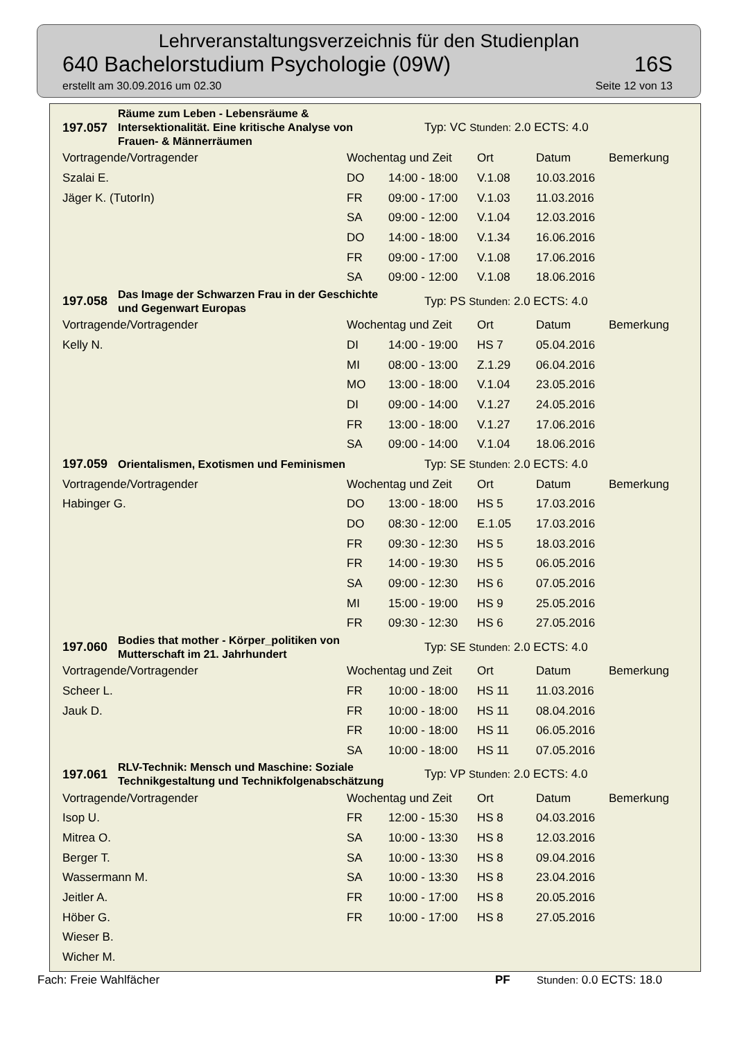Lehrveranstaltungsverzeichnis für den Studienplan
640 Bachelorstudium Psychologie (09W) 16S
erstellt am 30.09.2016 um 02.30 Seite 12 von 13
| 197.057 | Räume zum Leben - Lebensräume & Intersektionalität. Eine kritische Analyse von Frauen- & Männerräumen | | Typ: VC Stunden: 2.0 ECTS: 4.0 | | | |
| Vortragende/Vortragender | | Wochentag und Zeit | | Ort | Datum | Bemerkung |
| Szalai E. | | DO | 14:00 - 18:00 | V.1.08 | 10.03.2016 | |
| Jäger K. (TutorIn) | | FR | 09:00 - 17:00 | V.1.03 | 11.03.2016 | |
| | | SA | 09:00 - 12:00 | V.1.04 | 12.03.2016 | |
| | | DO | 14:00 - 18:00 | V.1.34 | 16.06.2016 | |
| | | FR | 09:00 - 17:00 | V.1.08 | 17.06.2016 | |
| | | SA | 09:00 - 12:00 | V.1.08 | 18.06.2016 | |
| 197.058 | Das Image der Schwarzen Frau in der Geschichte und Gegenwart Europas | | Typ: PS Stunden: 2.0 ECTS: 4.0 | | | |
| Vortragende/Vortragender | | Wochentag und Zeit | | Ort | Datum | Bemerkung |
| Kelly N. | | DI | 14:00 - 19:00 | HS 7 | 05.04.2016 | |
| | | MI | 08:00 - 13:00 | Z.1.29 | 06.04.2016 | |
| | | MO | 13:00 - 18:00 | V.1.04 | 23.05.2016 | |
| | | DI | 09:00 - 14:00 | V.1.27 | 24.05.2016 | |
| | | FR | 13:00 - 18:00 | V.1.27 | 17.06.2016 | |
| | | SA | 09:00 - 14:00 | V.1.04 | 18.06.2016 | |
| 197.059 | Orientalismen, Exotismen und Feminismen | | Typ: SE Stunden: 2.0 ECTS: 4.0 | | | |
| Vortragende/Vortragender | | Wochentag und Zeit | | Ort | Datum | Bemerkung |
| Habinger G. | | DO | 13:00 - 18:00 | HS 5 | 17.03.2016 | |
| | | DO | 08:30 - 12:00 | E.1.05 | 17.03.2016 | |
| | | FR | 09:30 - 12:30 | HS 5 | 18.03.2016 | |
| | | FR | 14:00 - 19:30 | HS 5 | 06.05.2016 | |
| | | SA | 09:00 - 12:30 | HS 6 | 07.05.2016 | |
| | | MI | 15:00 - 19:00 | HS 9 | 25.05.2016 | |
| | | FR | 09:30 - 12:30 | HS 6 | 27.05.2016 | |
| 197.060 | Bodies that mother - Körper_politiken von Mutterschaft im 21. Jahrhundert | | Typ: SE Stunden: 2.0 ECTS: 4.0 | | | |
| Vortragende/Vortragender | | Wochentag und Zeit | | Ort | Datum | Bemerkung |
| Scheer L. | | FR | 10:00 - 18:00 | HS 11 | 11.03.2016 | |
| Jauk D. | | FR | 10:00 - 18:00 | HS 11 | 08.04.2016 | |
| | | FR | 10:00 - 18:00 | HS 11 | 06.05.2016 | |
| | | SA | 10:00 - 18:00 | HS 11 | 07.05.2016 | |
| 197.061 | RLV-Technik: Mensch und Maschine: Soziale Technikgestaltung und Technikfolgenabschätzung | | Typ: VP Stunden: 2.0 ECTS: 4.0 | | | |
| Vortragende/Vortragender | | Wochentag und Zeit | | Ort | Datum | Bemerkung |
| Isop U. | | FR | 12:00 - 15:30 | HS 8 | 04.03.2016 | |
| Mitrea O. | | SA | 10:00 - 13:30 | HS 8 | 12.03.2016 | |
| Berger T. | | SA | 10:00 - 13:30 | HS 8 | 09.04.2016 | |
| Wassermann M. | | SA | 10:00 - 13:30 | HS 8 | 23.04.2016 | |
| Jeitler A. | | FR | 10:00 - 17:00 | HS 8 | 20.05.2016 | |
| Höber G. | | FR | 10:00 - 17:00 | HS 8 | 27.05.2016 | |
| Wieser B. | | | | | | |
| Wicher M. | | | | | | |
Fach: Freie Wahlfächer PF Stunden: 0.0 ECTS: 18.0